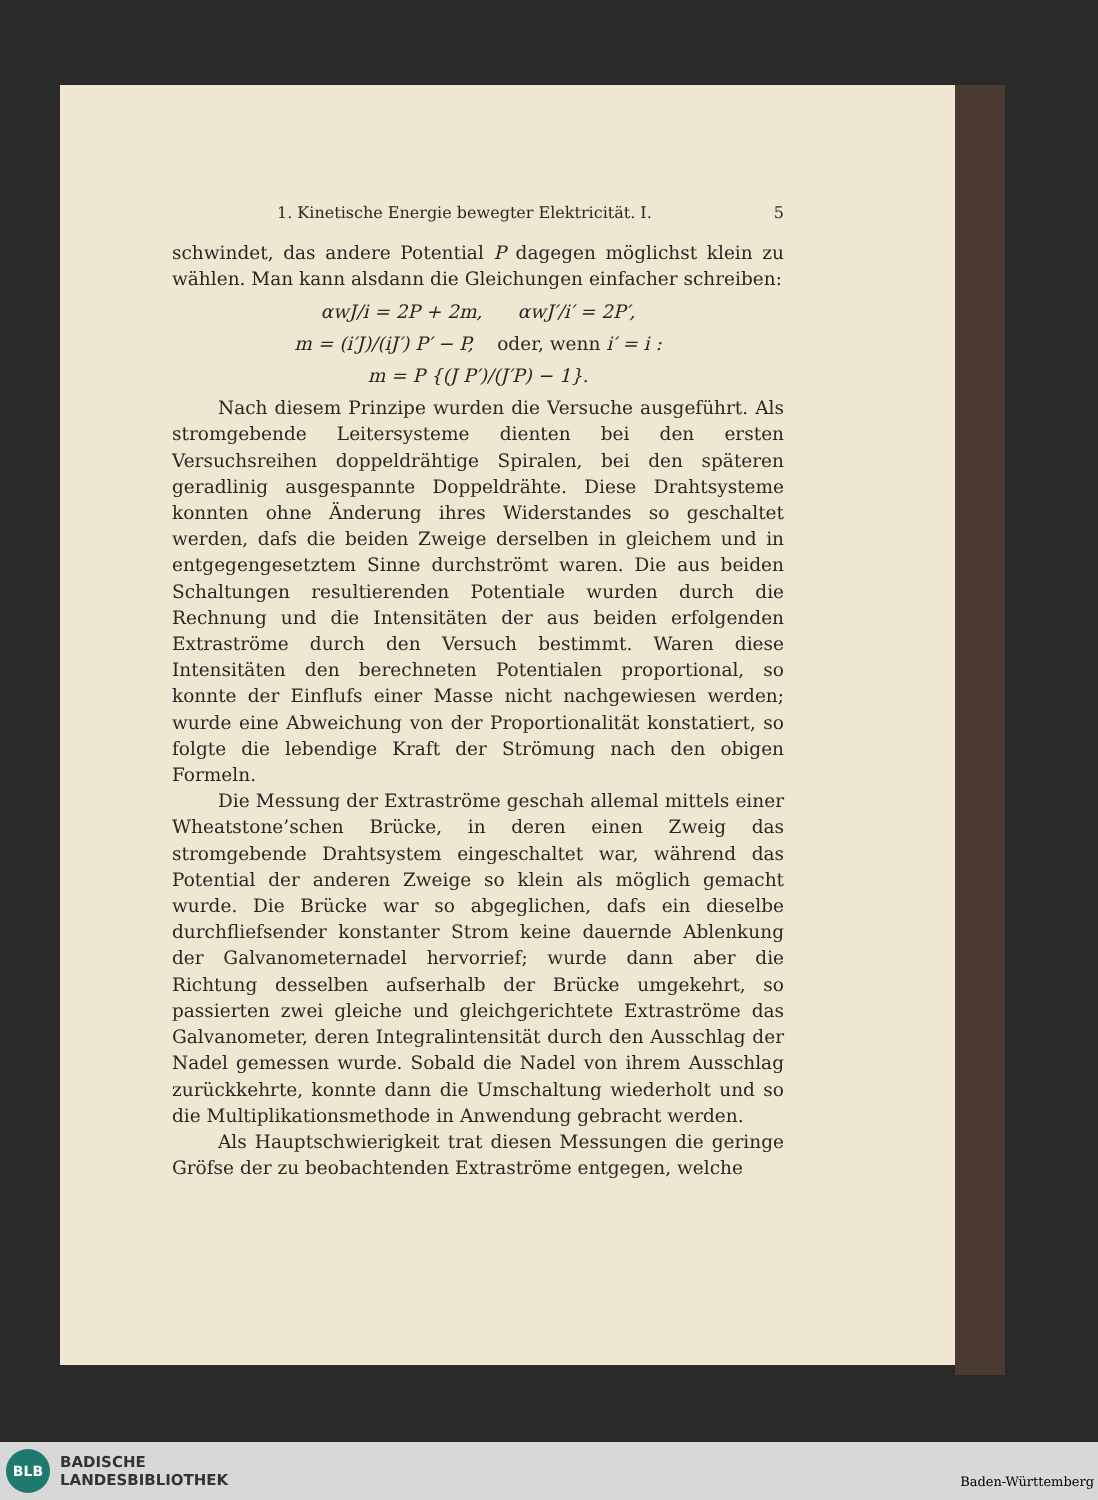1. Kinetische Energie bewegter Elektricität. I. 5
schwindet, das andere Potential P dagegen möglichst klein zu wählen. Man kann alsdann die Gleichungen einfacher schreiben:
αwJ/i = 2P + 2m, αwJ′/i′ = 2P′,
m = (i′J)/(iJ′) P′ − P, oder, wenn i′ = i :
m = P {(J P′)/(J′P) − 1}.
Nach diesem Prinzipe wurden die Versuche ausgeführt. Als stromgebende Leitersysteme dienten bei den ersten Versuchsreihen doppeldrähtige Spiralen, bei den späteren geradlinig ausgespannte Doppeldrähte. Diese Drahtsysteme konnten ohne Änderung ihres Widerstandes so geschaltet werden, dafs die beiden Zweige derselben in gleichem und in entgegengesetztem Sinne durchströmt waren. Die aus beiden Schaltungen resultierenden Potentiale wurden durch die Rechnung und die Intensitäten der aus beiden erfolgenden Extraströme durch den Versuch bestimmt. Waren diese Intensitäten den berechneten Potentialen proportional, so konnte der Einflufs einer Masse nicht nachgewiesen werden; wurde eine Abweichung von der Proportionalität konstatiert, so folgte die lebendige Kraft der Strömung nach den obigen Formeln.
Die Messung der Extraströme geschah allemal mittels einer Wheatstone’schen Brücke, in deren einen Zweig das stromgebende Drahtsystem eingeschaltet war, während das Potential der anderen Zweige so klein als möglich gemacht wurde. Die Brücke war so abgeglichen, dafs ein dieselbe durchfliefsender konstanter Strom keine dauernde Ablenkung der Galvanometernadel hervorrief; wurde dann aber die Richtung desselben aufserhalb der Brücke umgekehrt, so passierten zwei gleiche und gleichgerichtete Extraströme das Galvanometer, deren Integralintensität durch den Ausschlag der Nadel gemessen wurde. Sobald die Nadel von ihrem Ausschlag zurückkehrte, konnte dann die Umschaltung wiederholt und so die Multiplikationsmethode in Anwendung gebracht werden.
Als Hauptschwierigkeit trat diesen Messungen die geringe Gröfse der zu beobachtenden Extraströme entgegen, welche
BLB
BADISCHE
LANDESBIBLIOTHEK
Baden-Württemberg